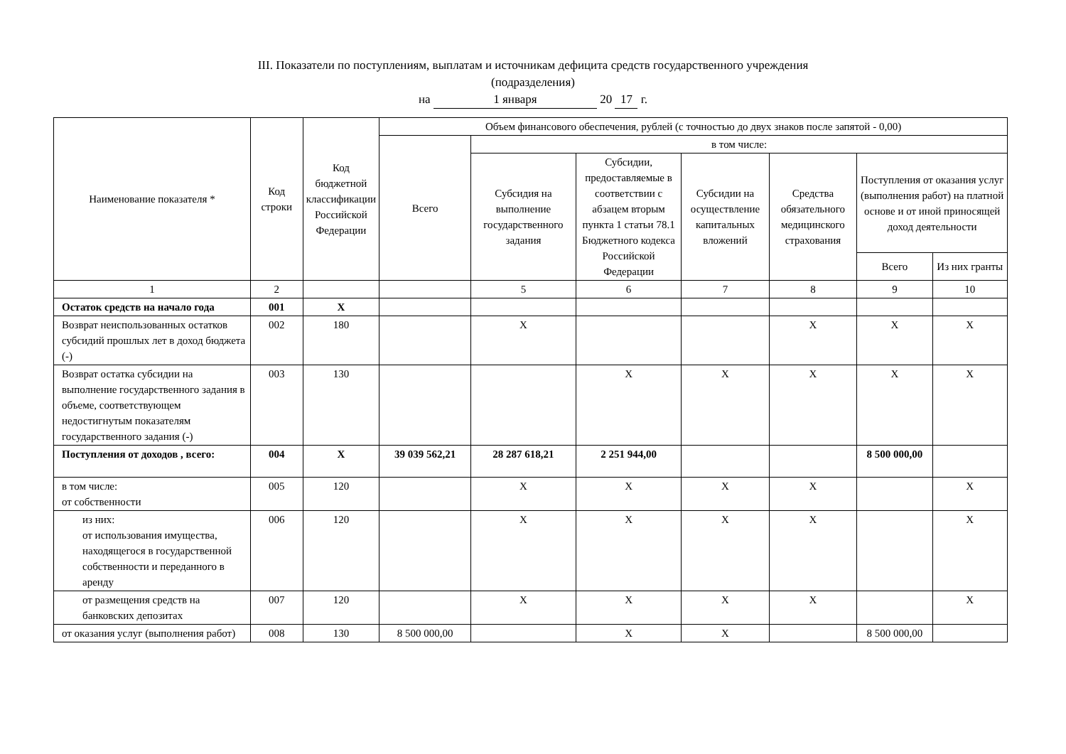III. Показатели по поступлениям, выплатам и источникам дефицита средств государственного учреждения
(подразделения)
на 1 января 20 17 г.
| Наименование показателя * | Код строки | Код бюджетной классификации Российской Федерации | Объем финансового обеспечения, рублей (с точностью до двух знаков после запятой - 0,00) | | | | | | |
| --- | --- | --- | --- | --- | --- | --- | --- | --- | --- |
| | | | Всего | в том числе: | | | | | |
| | | | | Субсидия на выполнение государственного задания | Субсидии, предоставляемые в соответствии с абзацем вторым пункта 1 статьи 78.1 Бюджетного кодекса Российской Федерации | Субсидии на осуществление капитальных вложений | Средства обязательного медицинского страхования | Поступления от оказания услуг (выполнения работ) на платной основе и от иной приносящей доход деятельности | |
| | | | | | | | | Всего | Из них гранты |
| 1 | 2 | | | 5 | 6 | 7 | 8 | 9 | 10 |
| Остаток средств на начало года | 001 | X | | | | | | | |
| Возврат неиспользованных остатков субсидий прошлых лет в доход бюджета (-) | 002 | 180 | | X | | | X | X | X |
| Возврат остатка субсидии на выполнение государственного задания в объеме, соответствующем недостигнутым показателям государственного задания (-) | 003 | 130 | | | X | X | X | X | X |
| Поступления от доходов , всего: | 004 | X | 39 039 562,21 | 28 287 618,21 | 2 251 944,00 | | | 8 500 000,00 | |
| в том числе: от собственности | 005 | 120 | | X | X | X | X | | X |
| из них: от использования имущества, находящегося в государственной собственности и переданного в аренду | 006 | 120 | | X | X | X | X | | X |
| от размещения средств на банковских депозитах | 007 | 120 | | X | X | X | X | | X |
| от оказания услуг (выполнения работ) | 008 | 130 | 8 500 000,00 | | X | X | | 8 500 000,00 | |